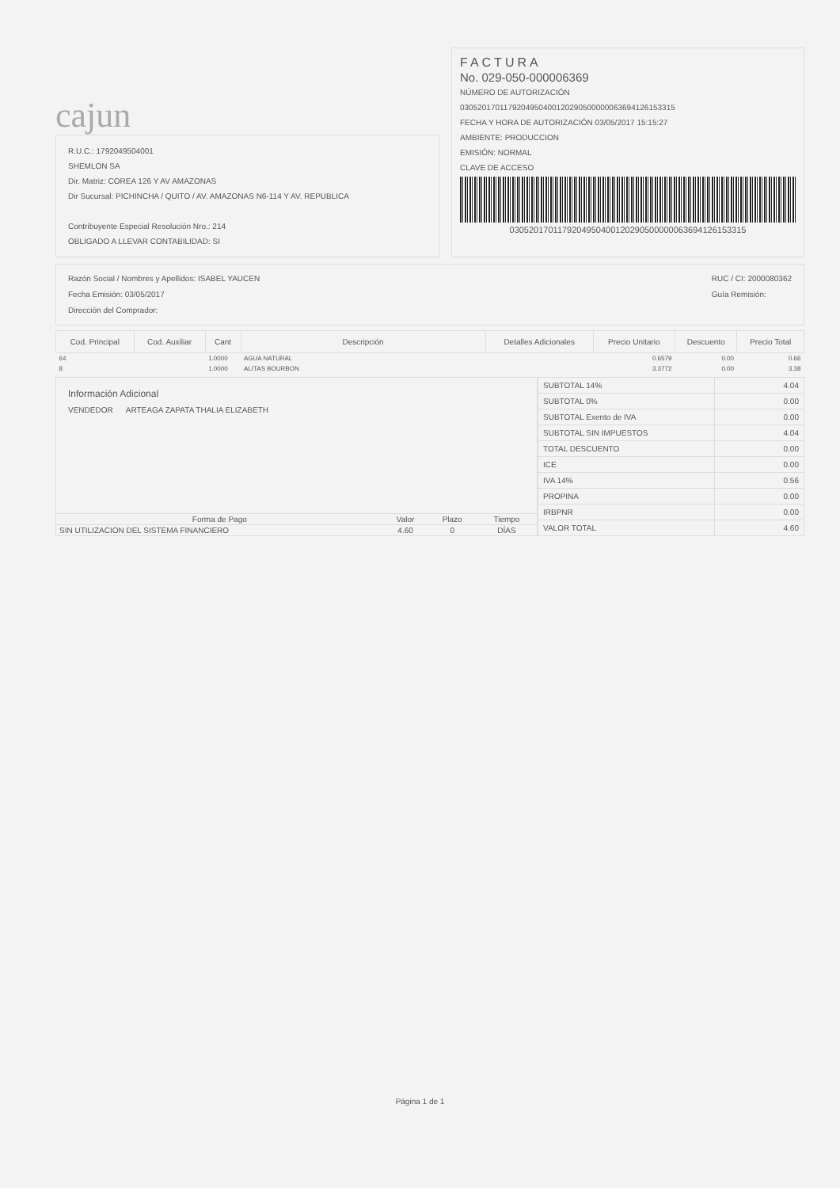cajun
R.U.C.: 1792049504001
SHEMLON SA
Dir. Matriz: COREA 126 Y AV AMAZONAS
Dir Sucursal: PICHINCHA / QUITO / AV. AMAZONAS N6-114 Y AV. REPUBLICA
Contribuyente Especial Resolución Nro.: 214
OBLIGADO A LLEVAR CONTABILIDAD: SI
FACTURA
No. 029-050-000006369
NÚMERO DE AUTORIZACIÓN
0305201701179204950400120290500000063694126153315
FECHA Y HORA DE AUTORIZACIÓN 03/05/2017 15:15:27
AMBIENTE: PRODUCCION
EMISIÓN: NORMAL
CLAVE DE ACCESO
0305201701179204950400120290500000063694126153315
Razón Social / Nombres y Apellidos: ISABEL YAUCEN
Fecha Emisión: 03/05/2017
Dirección del Comprador:
RUC / CI: 2000080362
Guía Remisión:
| Cod. Principal | Cod. Auxiliar | Cant | Descripción | Detalles Adicionales | Precio Unitario | Descuento | Precio Total |
| --- | --- | --- | --- | --- | --- | --- | --- |
| 64 | | 1.0000 | AGUA NATURAL | | 0.6579 | 0.00 | 0.66 |
| 8 | | 1.0000 | ALITAS BOURBON | | 3.3772 | 0.00 | 3.38 |
Información Adicional
VENDEDOR ARTEAGA ZAPATA THALIA ELIZABETH
| Forma de Pago | Valor | Plazo | Tiempo |
| --- | --- | --- | --- |
| SIN UTILIZACION DEL SISTEMA FINANCIERO | 4.60 | 0 | DÍAS |
| SUBTOTAL 14% | 4.04 |
| SUBTOTAL 0% | 0.00 |
| SUBTOTAL Exento de IVA | 0.00 |
| SUBTOTAL SIN IMPUESTOS | 4.04 |
| TOTAL DESCUENTO | 0.00 |
| ICE | 0.00 |
| IVA 14% | 0.56 |
| PROPINA | 0.00 |
| IRBPNR | 0.00 |
| VALOR TOTAL | 4.60 |
Página 1 de 1